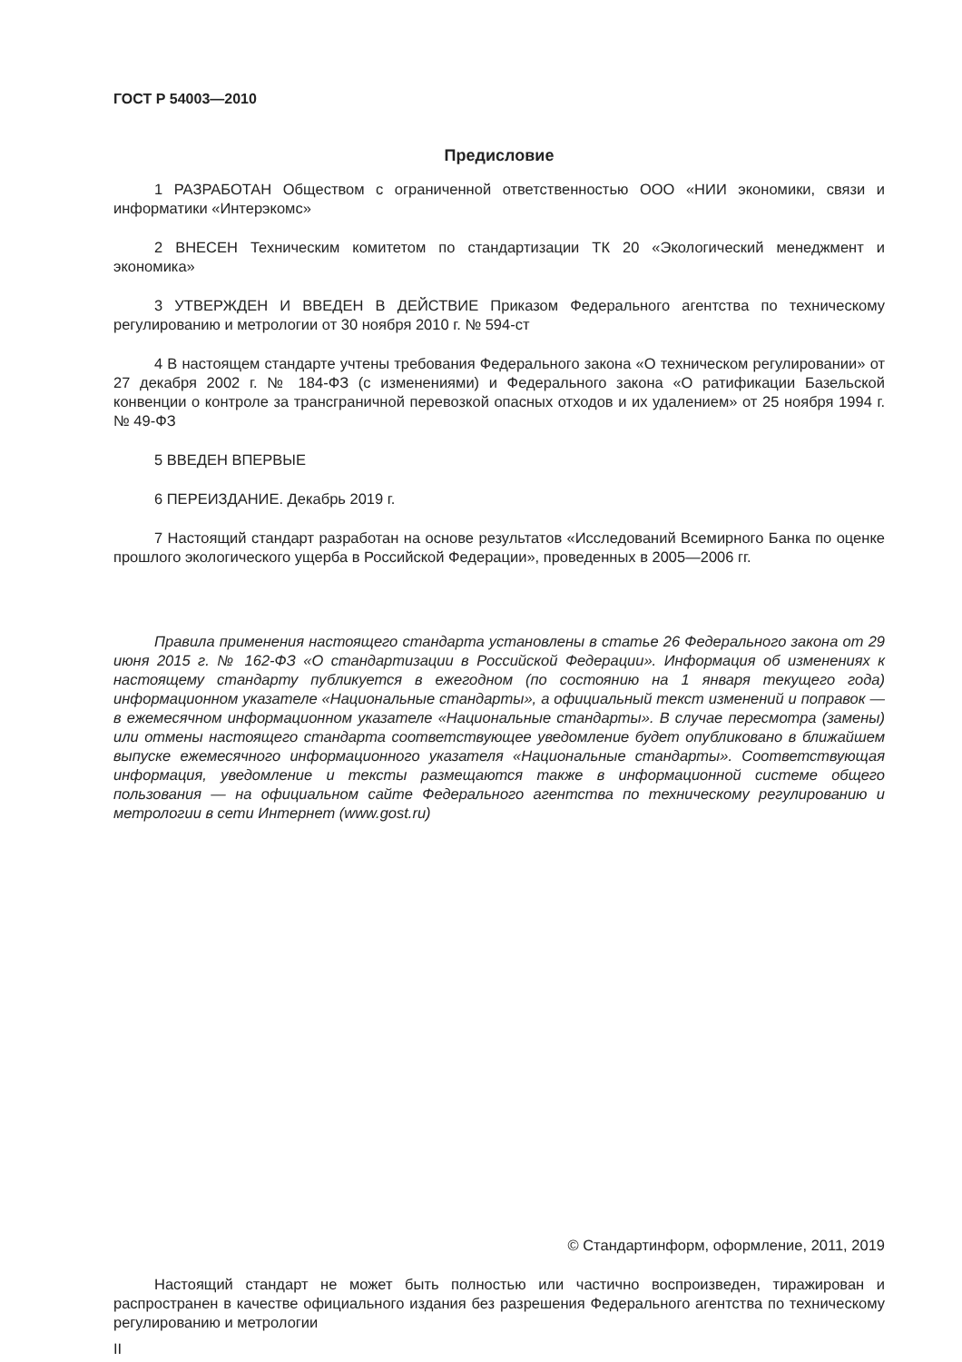ГОСТ Р 54003—2010
Предисловие
1 РАЗРАБОТАН Обществом с ограниченной ответственностью ООО «НИИ экономики, связи и информатики «Интерэкомс»
2 ВНЕСЕН Техническим комитетом по стандартизации ТК 20 «Экологический менеджмент и экономика»
3 УТВЕРЖДЕН И ВВЕДЕН В ДЕЙСТВИЕ Приказом Федерального агентства по техническому регулированию и метрологии от 30 ноября 2010 г. № 594-ст
4 В настоящем стандарте учтены требования Федерального закона «О техническом регулировании» от 27 декабря 2002 г. № 184-ФЗ (с изменениями) и Федерального закона «О ратификации Базельской конвенции о контроле за трансграничной перевозкой опасных отходов и их удалением» от 25 ноября 1994 г. № 49-ФЗ
5 ВВЕДЕН ВПЕРВЫЕ
6 ПЕРЕИЗДАНИЕ. Декабрь 2019 г.
7 Настоящий стандарт разработан на основе результатов «Исследований Всемирного Банка по оценке прошлого экологического ущерба в Российской Федерации», проведенных в 2005—2006 гг.
Правила применения настоящего стандарта установлены в статье 26 Федерального закона от 29 июня 2015 г. № 162-ФЗ «О стандартизации в Российской Федерации». Информация об изменениях к настоящему стандарту публикуется в ежегодном (по состоянию на 1 января текущего года) информационном указателе «Национальные стандарты», а официальный текст изменений и поправок — в ежемесячном информационном указателе «Национальные стандарты». В случае пересмотра (замены) или отмены настоящего стандарта соответствующее уведомление будет опубликовано в ближайшем выпуске ежемесячного информационного указателя «Национальные стандарты». Соответствующая информация, уведомление и тексты размещаются также в информационной системе общего пользования — на официальном сайте Федерального агентства по техническому регулированию и метрологии в сети Интернет (www.gost.ru)
© Стандартинформ, оформление, 2011, 2019
Настоящий стандарт не может быть полностью или частично воспроизведен, тиражирован и распространен в качестве официального издания без разрешения Федерального агентства по техническому регулированию и метрологии
II